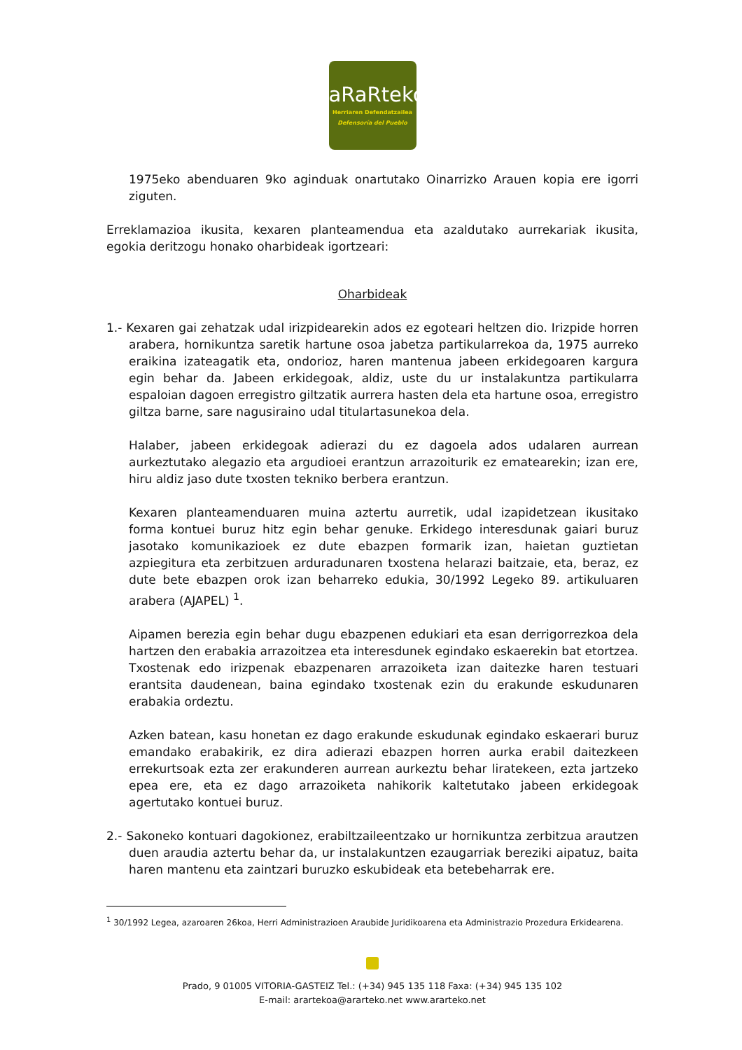aRaRteko
Herriaren Defendatzailea
Defensoría del Pueblo
1975eko abenduaren 9ko aginduak onartutako Oinarrizko Arauen kopia ere igorri ziguten.
Erreklamazioa ikusita, kexaren planteamendua eta azaldutako aurrekariak ikusita, egokia deritzogu honako oharbideak igortzeari:
Oharbideak
1.- Kexaren gai zehatzak udal irizpidearekin ados ez egoteari heltzen dio. Irizpide horren arabera, hornikuntza saretik hartune osoa jabetza partikularrekoa da, 1975 aurreko eraikina izateagatik eta, ondorioz, haren mantenua jabeen erkidegoaren kargura egin behar da. Jabeen erkidegoak, aldiz, uste du ur instalakuntza partikularra espaloian dagoen erregistro giltzatik aurrera hasten dela eta hartune osoa, erregistro giltza barne, sare nagusiraino udal titulartasunekoa dela.
Halaber, jabeen erkidegoak adierazi du ez dagoela ados udalaren aurrean aurkeztutako alegazio eta argudioei erantzun arrazoiturik ez ematearekin; izan ere, hiru aldiz jaso dute txosten tekniko berbera erantzun.
Kexaren planteamenduaren muina aztertu aurretik, udal izapidetzean ikusitako forma kontuei buruz hitz egin behar genuke. Erkidego interesdunak gaiari buruz jasotako komunikazioek ez dute ebazpen formarik izan, haietan guztietan azpiegitura eta zerbitzuen arduradunaren txostena helarazi baitzaie, eta, beraz, ez dute bete ebazpen orok izan beharreko edukia, 30/1992 Legeko 89. artikuluaren arabera (AJAPEL) <sup>1</sup>.
Aipamen berezia egin behar dugu ebazpenen edukiari eta esan derrigorrezkoa dela hartzen den erabakia arrazoitzea eta interesdunek egindako eskaerekin bat etortzea. Txostenak edo irizpenak ebazpenaren arrazoiketa izan daitezke haren testuari erantsita daudenean, baina egindako txostenak ezin du erakunde eskudunaren erabakia ordeztu.
Azken batean, kasu honetan ez dago erakunde eskudunak egindako eskaerari buruz emandako erabakirik, ez dira adierazi ebazpen horren aurka erabil daitezkeen errekurtsoak ezta zer erakunderen aurrean aurkeztu behar liratekeen, ezta jartzeko epea ere, eta ez dago arrazoiketa nahikorik kaltetutako jabeen erkidegoak agertutako kontuei buruz.
2.- Sakoneko kontuari dagokionez, erabiltzaileentzako ur hornikuntza zerbitzua arautzen duen araudia aztertu behar da, ur instalakuntzen ezaugarriak bereziki aipatuz, baita haren mantenu eta zaintzari buruzko eskubideak eta betebeharrak ere.
<sup>1</sup> 30/1992 Legea, azaroaren 26koa, Herri Administrazioen Araubide Juridikoarena eta Administrazio Prozedura Erkidearena.
Prado, 9 01005 VITORIA-GASTEIZ Tel.: (+34) 945 135 118 Faxa: (+34) 945 135 102
E-mail: arartekoa@ararteko.net www.ararteko.net